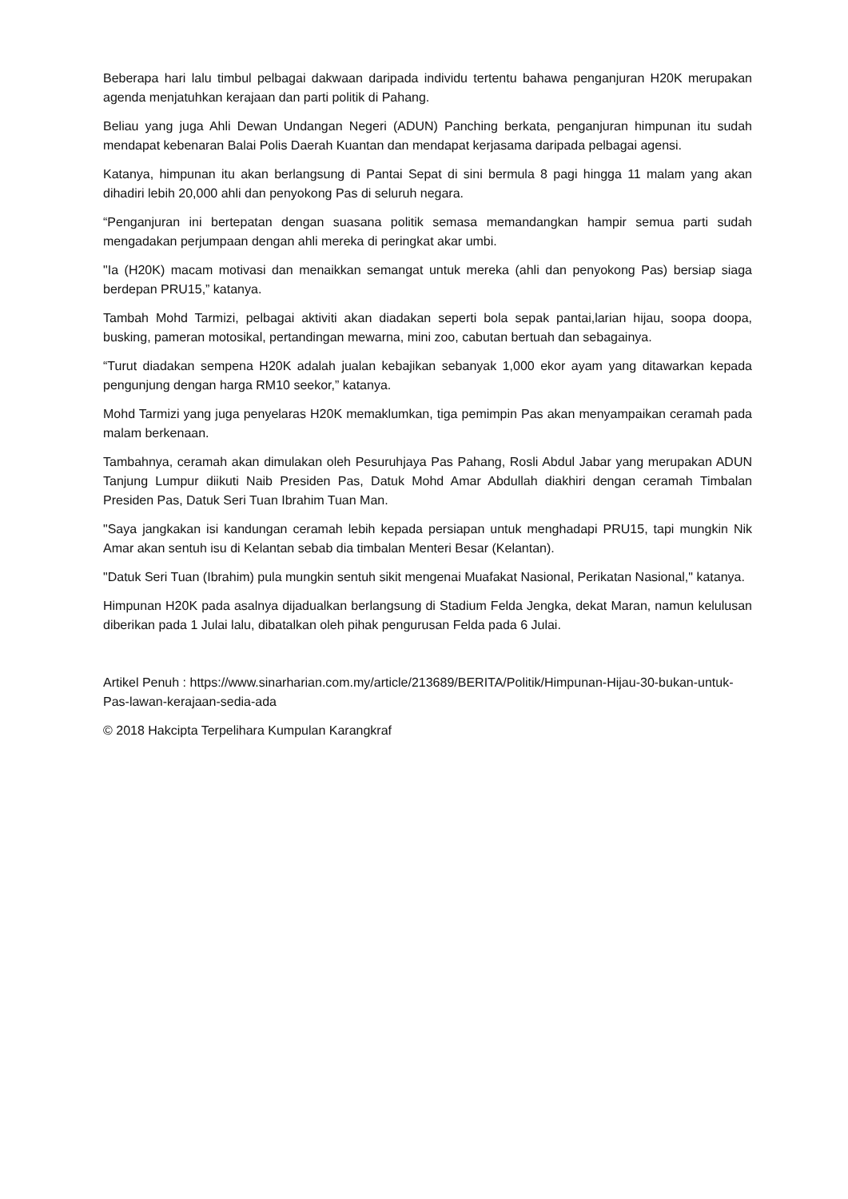Beberapa hari lalu timbul pelbagai dakwaan daripada individu tertentu bahawa penganjuran H20K merupakan agenda menjatuhkan kerajaan dan parti politik di Pahang.
Beliau yang juga Ahli Dewan Undangan Negeri (ADUN) Panching berkata, penganjuran himpunan itu sudah mendapat kebenaran Balai Polis Daerah Kuantan dan mendapat kerjasama daripada pelbagai agensi.
Katanya, himpunan itu akan berlangsung di Pantai Sepat di sini bermula 8 pagi hingga 11 malam yang akan dihadiri lebih 20,000 ahli dan penyokong Pas di seluruh negara.
“Penganjuran ini bertepatan dengan suasana politik semasa memandangkan hampir semua parti sudah mengadakan perjumpaan dengan ahli mereka di peringkat akar umbi.
"Ia (H20K) macam motivasi dan menaikkan semangat untuk mereka (ahli dan penyokong Pas) bersiap siaga berdepan PRU15,” katanya.
Tambah Mohd Tarmizi, pelbagai aktiviti akan diadakan seperti bola sepak pantai,larian hijau, soopa doopa, busking, pameran motosikal, pertandingan mewarna, mini zoo, cabutan bertuah dan sebagainya.
“Turut diadakan sempena H20K adalah jualan kebajikan sebanyak 1,000 ekor ayam yang ditawarkan kepada pengunjung dengan harga RM10 seekor,” katanya.
Mohd Tarmizi yang juga penyelaras H20K memaklumkan, tiga pemimpin Pas akan menyampaikan ceramah pada malam berkenaan.
Tambahnya, ceramah akan dimulakan oleh Pesuruhjaya Pas Pahang, Rosli Abdul Jabar yang merupakan ADUN Tanjung Lumpur diikuti Naib Presiden Pas, Datuk Mohd Amar Abdullah diakhiri dengan ceramah Timbalan Presiden Pas, Datuk Seri Tuan Ibrahim Tuan Man.
"Saya jangkakan isi kandungan ceramah lebih kepada persiapan untuk menghadapi PRU15, tapi mungkin Nik Amar akan sentuh isu di Kelantan sebab dia timbalan Menteri Besar (Kelantan).
"Datuk Seri Tuan (Ibrahim) pula mungkin sentuh sikit mengenai Muafakat Nasional, Perikatan Nasional," katanya.
Himpunan H20K pada asalnya dijadualkan berlangsung di Stadium Felda Jengka, dekat Maran, namun kelulusan diberikan pada 1 Julai lalu, dibatalkan oleh pihak pengurusan Felda pada 6 Julai.
Artikel Penuh : https://www.sinarharian.com.my/article/213689/BERITA/Politik/Himpunan-Hijau-30-bukan-untuk-Pas-lawan-kerajaan-sedia-ada
© 2018 Hakcipta Terpelihara Kumpulan Karangkraf